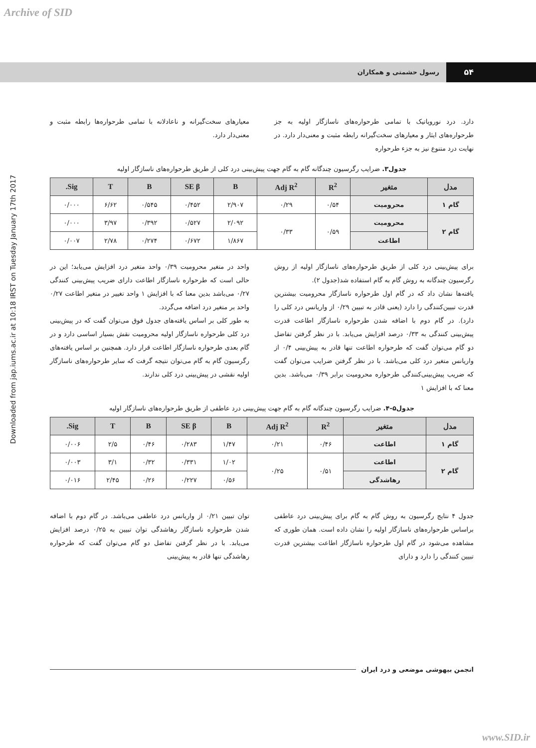Archive of SID
Downloaded from jap.iums.ac.ir at 10:18 IRST on Tuesday January 17th 2017
۵۴
رسول حشمتی و همکاران
دارد. درد نوروپاتیک با تمامی طرحواره‌های ناسازگار اولیه به جز طرحواره‌های ایثار و معیارهای سخت‌گیرانه رابطه مثبت و معنی‌دار دارد. در نهایت درد متنوع نیز به جزء طرحواره
معیارهای سخت‌گیرانه و ناعادلانه با تمامی طرحواره‌ها رابطه مثبت و معنی‌دار دارد.
جدول۳. ضرایب رگرسیون چندگانه گام به گام جهت پیش‌بینی درد کلی از طریق طرحواره‌های ناسازگار اولیه
| مدل | متغیر | R<sup>2</sup> | Adj R<sup>2</sup> | B | SE β | B | T | Sig. |
| --- | --- | --- | --- | --- | --- | --- | --- | --- |
| گام ۱ | محرومیت | ۰/۵۴ | ۰/۲۹ | ۲/۹۰۷ | ۰/۴۵۲ | ۰/۵۴۵ | ۶/۶۲ | ۰/۰۰۰ |
| گام ۲ | محرومیت | ۰/۵۹ | ۰/۳۳ | ۲/۰۹۲ | ۰/۵۲۷ | ۰/۳۹۲ | ۳/۹۷ | ۰/۰۰۰ |
| | اطاعت | | | ۱/۸۶۷ | ۰/۶۷۲ | ۰/۲۷۴ | ۲/۷۸ | ۰/۰۰۷ |
برای پیش‌بینی درد کلی از طریق طرحواره‌های ناسازگار اولیه از روش رگرسیون چندگانه به روش گام به گام استفاده شد(جدول ۲).
یافته‌ها نشان داد که در گام اول طرحواره ناسازگار محرومیت بیشترین قدرت تبیین‌کنندگی را دارد (یعنی قادر به تبیین ۰/۲۹ از واریانس درد کلی را دارد). در گام دوم با اضافه شدن طرحواره ناسازگار اطاعت قدرت پیش‌بینی کنندگی به ۰/۳۳ درصد افزایش می‌یابد. با در نظر گرفتن تفاضل دو گام می‌توان گفت که طرحواره اطاعت تنها قادر به پیش‌بینی ۰/۴ از واریانس متغیر درد کلی می‌باشد. با در نظر گرفتن ضرایب می‌توان گفت که ضریب پیش‌بینی‌کنندگی طرحواره محرومیت برابر ۰/۳۹ می‌باشد. بدین معنا که با افزایش ۱
واحد در متغیر محرومیت ۰/۳۹ واحد متغیر درد افزایش می‌یابد؛ این در حالی است که طرحواره ناسازگار اطاعت دارای ضریب پیش‌بینی کنندگی ۰/۲۷ می‌باشد بدین معنا که با افزایش ۱ واحد تغییر در متغیر اطاعت ۰/۲۷ واحد بر متغیر درد اضافه می‌گردد.
به طور کلی بر اساس یافته‌های جدول فوق می‌توان گفت که در پیش‌بینی درد کلی طرحواره ناسازگار اولیه محرومیت نقش بسیار اساسی دارد و در گام بعدی طرحواره ناسازگار اطاعت قرار دارد. همچنین بر اساس یافته‌های رگرسیون گام به گام می‌توان نتیجه گرفت که سایر طرحواره‌های ناسازگار اولیه نقشی در پیش‌بینی درد کلی ندارند.
جدول۵-۴. ضرایب رگرسیون چندگانه گام به گام جهت پیش‌بینی درد عاطفی از طریق طرحواره‌های ناسازگار اولیه
| مدل | متغیر | R<sup>2</sup> | Adj R<sup>2</sup> | B | SE β | B | T | Sig. |
| --- | --- | --- | --- | --- | --- | --- | --- | --- |
| گام ۱ | اطاعت | ۰/۴۶ | ۰/۲۱ | ۱/۴۷ | ۰/۲۸۳ | ۰/۴۶ | ۲/۵ | ۰/۰۰۶ |
| گام ۲ | اطاعت | ۰/۵۱ | ۰/۲۵ | ۱/۰۲ | ۰/۳۳۱ | ۰/۳۲ | ۳/۱ | ۰/۰۰۳ |
| | رهاشدگی | | | ۰/۵۶ | ۰/۲۲۷ | ۰/۲۶ | ۲/۴۵ | ۰/۰۱۶ |
جدول ۴ نتایج رگرسیون به روش گام به گام برای پیش‌بینی درد عاطفی براساس طرحواره‌های ناسازگار اولیه را نشان داده است. همان طوری که مشاهده می‌شود در گام اول طرحواره ناسازگار اطاعت بیشترین قدرت تبیین کنندگی را دارد و دارای
توان تبیین ۰/۲۱ از واریانس درد عاطفی می‌باشد. در گام دوم با اضافه شدن طرحواره ناسازگار رهاشدگی توان تبیین به ۰/۲۵ درصد افزایش می‌یابد. با در نظر گرفتن تفاضل دو گام می‌توان گفت که طرحواره رهاشدگی تنها قادر به پیش‌بینی
انجمن بیهوشی موضعی و درد ایران
www.SID.ir